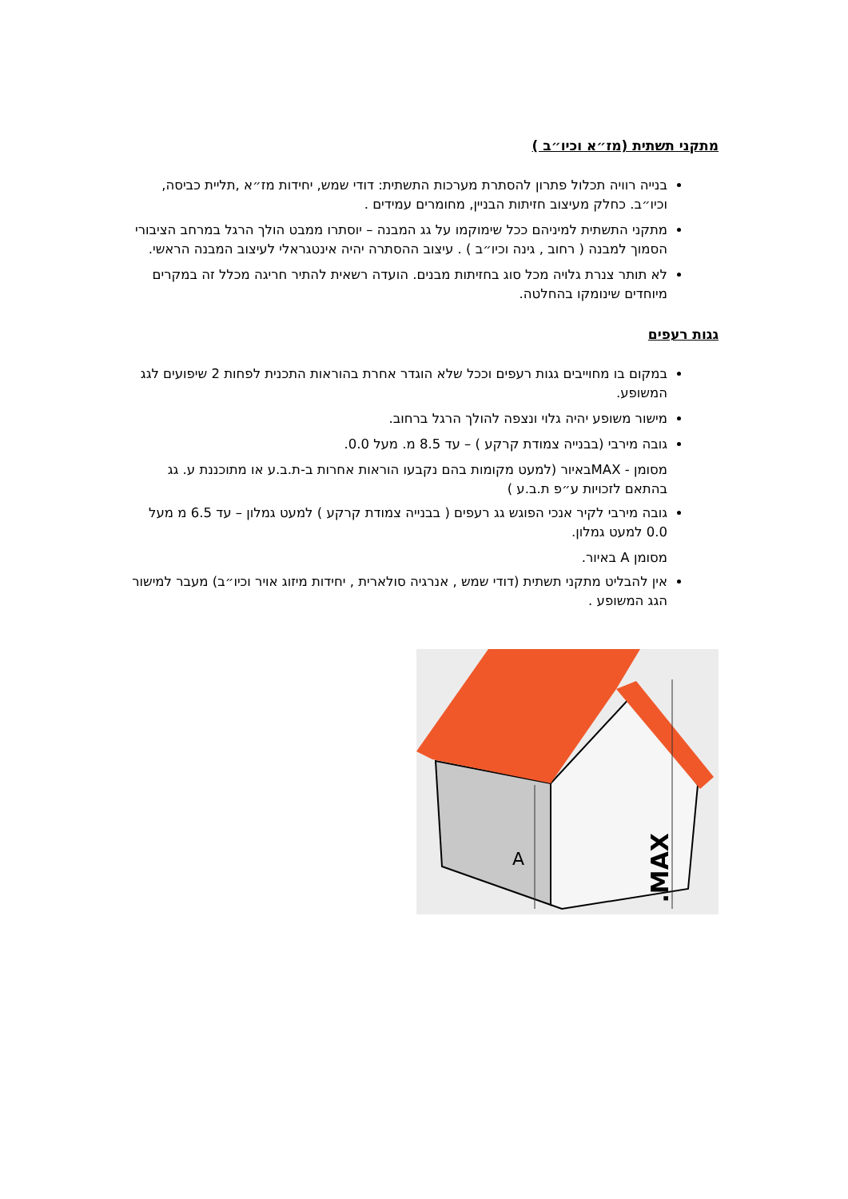מתקני תשתית (מז״א וכיו״ב )
בנייה רוויה תכלול פתרון להסתרת מערכות התשתית: דודי שמש, יחידות מז״א ,תליית כביסה, וכיו״ב. כחלק מעיצוב חזיתות הבניין, מחומרים עמידים .
מתקני התשתית למיניהם ככל שימוקמו על גג המבנה – יוסתרו ממבט הולך הרגל במרחב הציבורי הסמוך למבנה ( רחוב , גינה וכיו״ב ) . עיצוב ההסתרה יהיה אינטגראלי לעיצוב המבנה הראשי.
לא תותר צנרת גלויה מכל סוג בחזיתות מבנים. הועדה רשאית להתיר חריגה מכלל זה במקרים מיוחדים שינומקו בהחלטה.
גגות רעפים
במקום בו מחוייבים גגות רעפים וככל שלא הוגדר אחרת בהוראות התכנית לפחות 2 שיפועים לגג המשופע.
מישור משופע יהיה גלוי ונצפה להולך הרגל ברחוב.
גובה מירבי (בבנייה צמודת קרקע ) – עד 8.5 מ. מעל 0.0.
מסומן - MAXבאיור (למעט מקומות בהם נקבעו הוראות אחרות ב-ת.ב.ע או מתוכננת ע. גג בהתאם לזכויות ע״פ ת.ב.ע )
גובה מירבי לקיר אנכי הפוגש גג רעפים ( בבנייה צמודת קרקע ) למעט גמלון – עד 6.5 מ מעל 0.0 למעט גמלון.
מסומן A באיור.
אין להבליט מתקני תשתית (דודי שמש , אנרגיה סולארית , יחידות מיזוג אויר וכיו״ב) מעבר למישור הגג המשופע .
A
MAX.